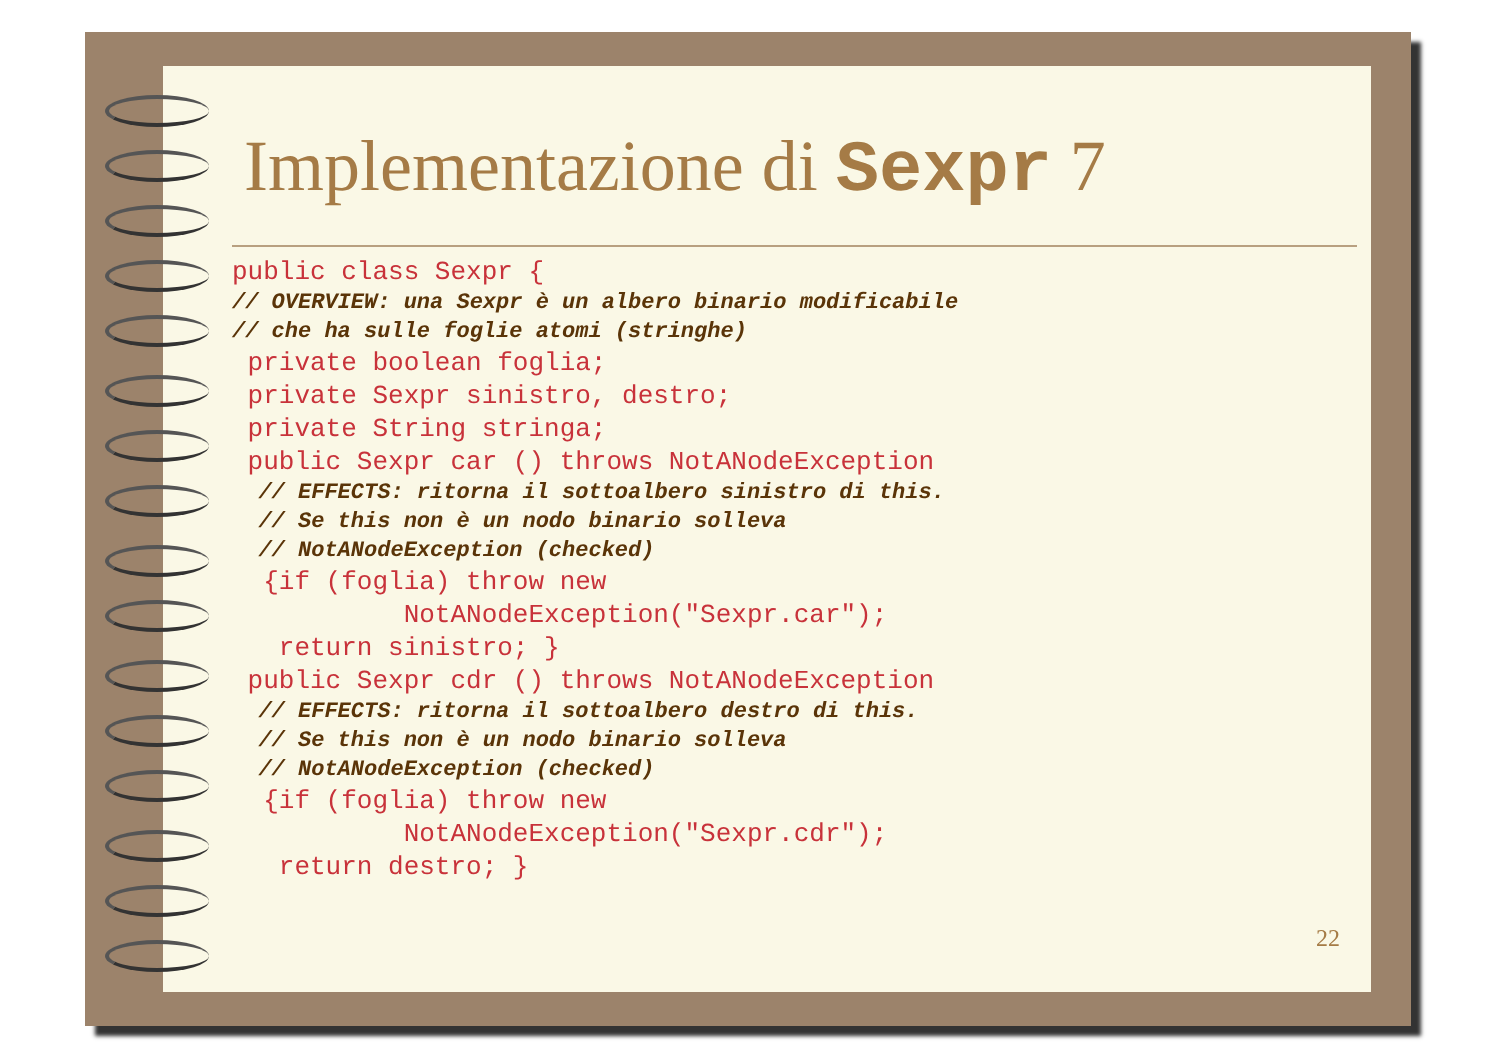Implementazione di Sexpr 7
public class Sexpr {// OVERVIEW: una Sexpr è un albero binario modificabile// che ha sulle foglie atomi (stringhe) private boolean foglia; private Sexpr sinistro, destro; private String stringa; public Sexpr car () throws NotANodeException  // EFFECTS: ritorna il sottoalbero sinistro di this.  // Se this non è un nodo binario solleva  // NotANodeException (checked)  {if (foglia) throw new           NotANodeException("Sexpr.car");   return sinistro; } public Sexpr cdr () throws NotANodeException  // EFFECTS: ritorna il sottoalbero destro di this.  // Se this non è un nodo binario solleva  // NotANodeException (checked)  {if (foglia) throw new           NotANodeException("Sexpr.cdr");   return destro; }
22